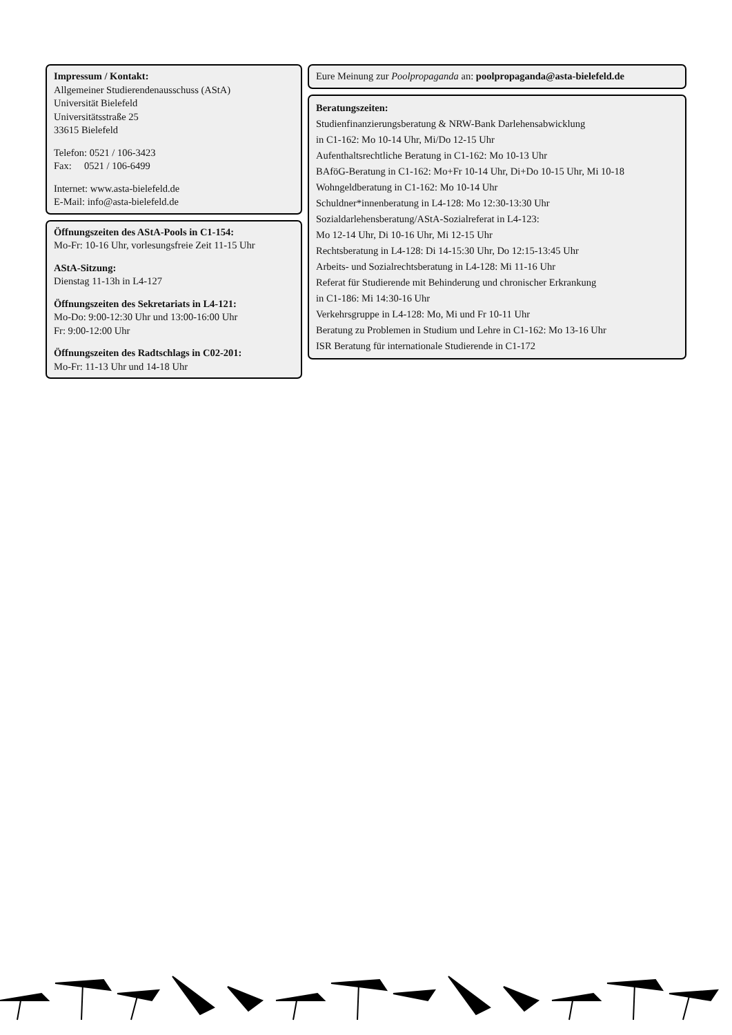Impressum / Kontakt:
Allgemeiner Studierendenausschuss (AStA)
Universität Bielefeld
Universitätsstraße 25
33615 Bielefeld
Telefon: 0521 / 106-3423
Fax: 0521 / 106-6499
Internet: www.asta-bielefeld.de
E-Mail: info@asta-bielefeld.de
Öffnungszeiten des AStA-Pools in C1-154:
Mo-Fr: 10-16 Uhr, vorlesungsfreie Zeit 11-15 Uhr
AStA-Sitzung:
Dienstag 11-13h in L4-127
Öffnungszeiten des Sekretariats in L4-121:
Mo-Do: 9:00-12:30 Uhr und 13:00-16:00 Uhr
Fr: 9:00-12:00 Uhr
Öffnungszeiten des Radtschlags in C02-201:
Mo-Fr: 11-13 Uhr und 14-18 Uhr
Eure Meinung zur Poolpropaganda an: poolpropaganda@asta-bielefeld.de
Beratungszeiten:
Studienfinanzierungsberatung & NRW-Bank Darlehensabwicklung
in C1-162: Mo 10-14 Uhr, Mi/Do 12-15 Uhr
Aufenthaltsrechtliche Beratung in C1-162: Mo 10-13 Uhr
BAföG-Beratung in C1-162: Mo+Fr 10-14 Uhr, Di+Do 10-15 Uhr, Mi 10-18
Wohngeldberatung in C1-162: Mo 10-14 Uhr
Schuldner*innenberatung in L4-128: Mo 12:30-13:30 Uhr
Sozialdarlehensberatung/AStA-Sozialreferat in L4-123:
Mo 12-14 Uhr, Di 10-16 Uhr, Mi 12-15 Uhr
Rechtsberatung in L4-128: Di 14-15:30 Uhr, Do 12:15-13:45 Uhr
Arbeits- und Sozialrechtsberatung in L4-128: Mi 11-16 Uhr
Referat für Studierende mit Behinderung und chronischer Erkrankung
in C1-186: Mi 14:30-16 Uhr
Verkehrsgruppe in L4-128: Mo, Mi und Fr 10-11 Uhr
Beratung zu Problemen in Studium und Lehre in C1-162: Mo 13-16 Uhr
ISR Beratung für internationale Studierende in C1-172